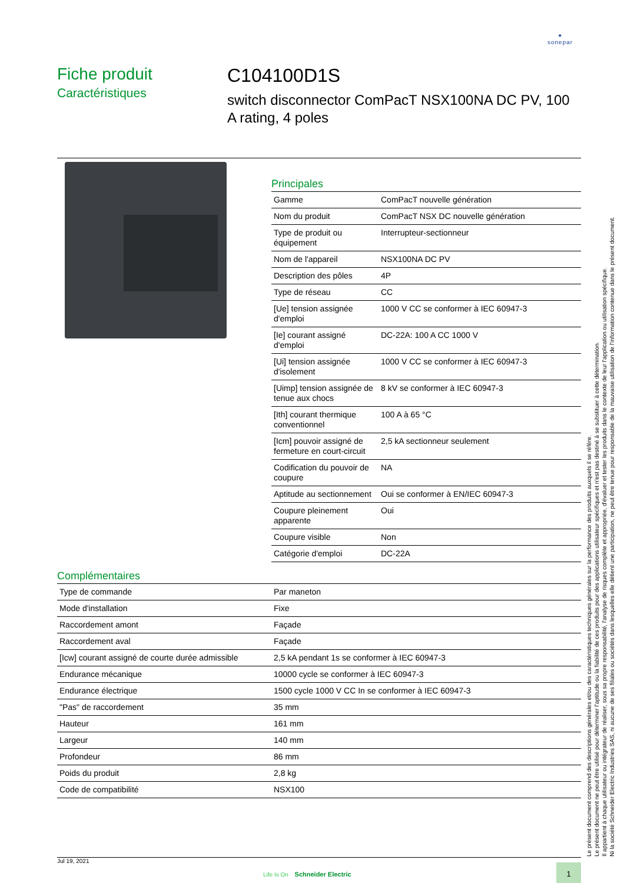✦
sonepar
Fiche produit
Caractéristiques
C104100D1S
switch disconnector ComPacT NSX100NA DC PV, 100 A rating, 4 poles
Principales
| Gamme | ComPacT nouvelle génération |
| Nom du produit | ComPacT NSX DC nouvelle génération |
| Type de produit ou équipement | Interrupteur-sectionneur |
| Nom de l'appareil | NSX100NA DC PV |
| Description des pôles | 4P |
| Type de réseau | CC |
| [Ue] tension assignée d'emploi | 1000 V CC se conformer à IEC 60947-3 |
| [Ie] courant assigné d'emploi | DC-22A: 100 A CC 1000 V |
| [Ui] tension assignée d'isolement | 1000 V CC se conformer à IEC 60947-3 |
| [Uimp] tension assignée de tenue aux chocs | 8 kV se conformer à IEC 60947-3 |
| [Ith] courant thermique conventionnel | 100 A à 65 °C |
| [Icm] pouvoir assigné de fermeture en court-circuit | 2,5 kA sectionneur seulement |
| Codification du pouvoir de coupure | NA |
| Aptitude au sectionnement | Oui se conformer à EN/IEC 60947-3 |
| Coupure pleinement apparente | Oui |
| Coupure visible | Non |
| Catégorie d'emploi | DC-22A |
Complémentaires
| Type de commande | Par maneton |
| Mode d'installation | Fixe |
| Raccordement amont | Façade |
| Raccordement aval | Façade |
| [Icw] courant assigné de courte durée admissible | 2,5 kA pendant 1s se conformer à IEC 60947-3 |
| Endurance mécanique | 10000 cycle se conformer à IEC 60947-3 |
| Endurance électrique | 1500 cycle 1000 V CC In se conformer à IEC 60947-3 |
| "Pas" de raccordement | 35 mm |
| Hauteur | 161 mm |
| Largeur | 140 mm |
| Profondeur | 86 mm |
| Poids du produit | 2,8 kg |
| Code de compatibilité | NSX100 |
Le présent document comprend des descriptions générales et/ou des caractéristiques techniques générales sur la performance des produits auxquels il se réfère.
Le présent document ne peut être utilisé pour déterminer l'aptitude ou la fiabilité de ces produits pour des applications utilisateur spécifiques et n'est pas destiné à se substituer à cette détermination.
Il appartient à chaque utilisateur ou intégrateur de réaliser, sous sa propre responsabilité, l'analyse de risques complète et appropriée, d'évaluer et tester les produits dans le contexte de leur l'application ou utilisation spécifique.
Ni la société Schneider Electric Industries SAS, ni aucune de ses filiales ou sociétés dans lesquelles elle détient une participation, ne peut être tenue pour responsable de la mauvaise utilisation de l'information contenue dans le présent document.
Jul 19, 2021
Life Is On Schneider Electric
1